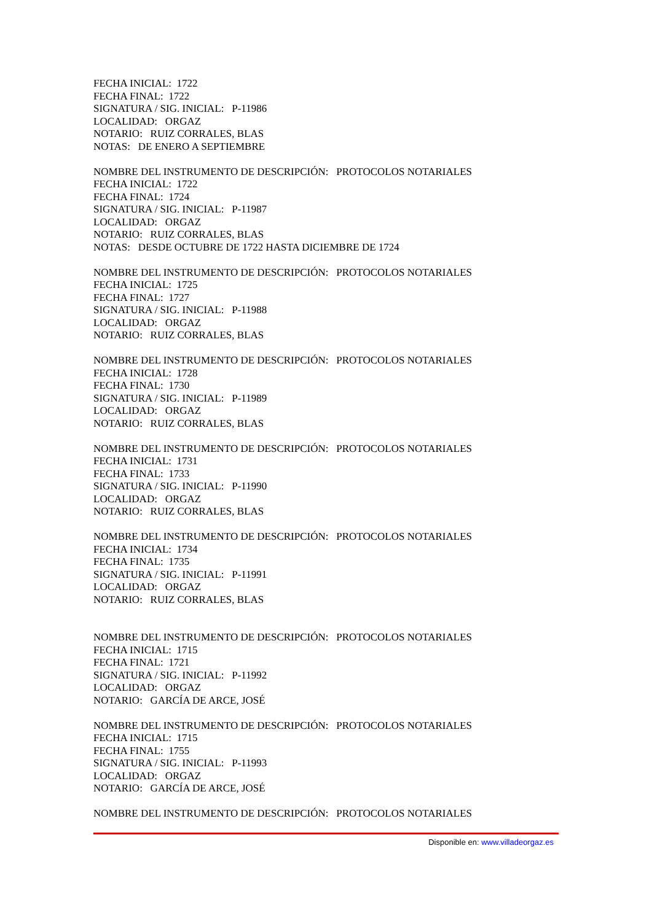FECHA INICIAL: 1722
FECHA FINAL: 1722
SIGNATURA / SIG. INICIAL: P-11986
LOCALIDAD: ORGAZ
NOTARIO: RUIZ CORRALES, BLAS
NOTAS: DE ENERO A SEPTIEMBRE
NOMBRE DEL INSTRUMENTO DE DESCRIPCIÓN: PROTOCOLOS NOTARIALES
FECHA INICIAL: 1722
FECHA FINAL: 1724
SIGNATURA / SIG. INICIAL: P-11987
LOCALIDAD: ORGAZ
NOTARIO: RUIZ CORRALES, BLAS
NOTAS: DESDE OCTUBRE DE 1722 HASTA DICIEMBRE DE 1724
NOMBRE DEL INSTRUMENTO DE DESCRIPCIÓN: PROTOCOLOS NOTARIALES
FECHA INICIAL: 1725
FECHA FINAL: 1727
SIGNATURA / SIG. INICIAL: P-11988
LOCALIDAD: ORGAZ
NOTARIO: RUIZ CORRALES, BLAS
NOMBRE DEL INSTRUMENTO DE DESCRIPCIÓN: PROTOCOLOS NOTARIALES
FECHA INICIAL: 1728
FECHA FINAL: 1730
SIGNATURA / SIG. INICIAL: P-11989
LOCALIDAD: ORGAZ
NOTARIO: RUIZ CORRALES, BLAS
NOMBRE DEL INSTRUMENTO DE DESCRIPCIÓN: PROTOCOLOS NOTARIALES
FECHA INICIAL: 1731
FECHA FINAL: 1733
SIGNATURA / SIG. INICIAL: P-11990
LOCALIDAD: ORGAZ
NOTARIO: RUIZ CORRALES, BLAS
NOMBRE DEL INSTRUMENTO DE DESCRIPCIÓN: PROTOCOLOS NOTARIALES
FECHA INICIAL: 1734
FECHA FINAL: 1735
SIGNATURA / SIG. INICIAL: P-11991
LOCALIDAD: ORGAZ
NOTARIO: RUIZ CORRALES, BLAS
NOMBRE DEL INSTRUMENTO DE DESCRIPCIÓN: PROTOCOLOS NOTARIALES
FECHA INICIAL: 1715
FECHA FINAL: 1721
SIGNATURA / SIG. INICIAL: P-11992
LOCALIDAD: ORGAZ
NOTARIO: GARCÍA DE ARCE, JOSÉ
NOMBRE DEL INSTRUMENTO DE DESCRIPCIÓN: PROTOCOLOS NOTARIALES
FECHA INICIAL: 1715
FECHA FINAL: 1755
SIGNATURA / SIG. INICIAL: P-11993
LOCALIDAD: ORGAZ
NOTARIO: GARCÍA DE ARCE, JOSÉ
NOMBRE DEL INSTRUMENTO DE DESCRIPCIÓN: PROTOCOLOS NOTARIALES
Disponible en: www.villadeorgaz.es